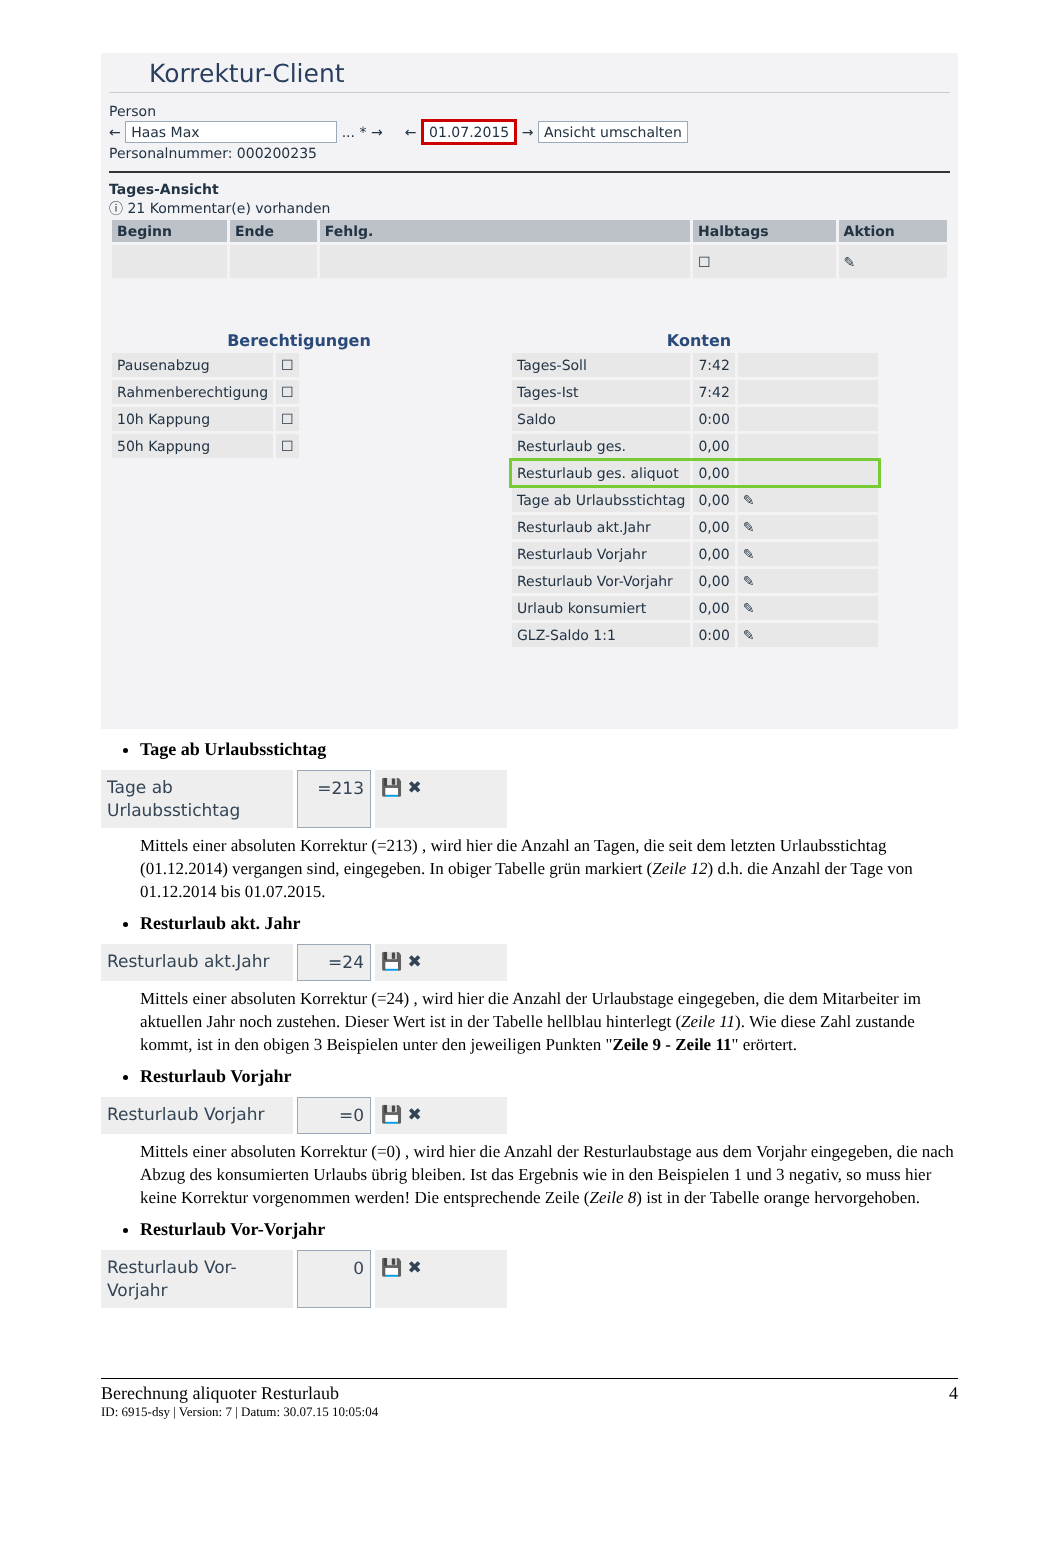Korrektur-Client
Person
← Haas Max ... * → ← 01.07.2015 → Ansicht umschalten
Personalnummer: 000200235
Tages-Ansicht
ⓘ 21 Kommentar(e) vorhanden
| Beginn | Ende | Fehlg. | Halbtags | Aktion |
| --- | --- | --- | --- | --- |
| | | | ☐ | ✎ |
Berechtigungen
| Pausenabzug | ☐ |
| Rahmenberechtigung | ☐ |
| 10h Kappung | ☐ |
| 50h Kappung | ☐ |
Konten
| Tages-Soll | 7:42 | |
| Tages-Ist | 7:42 | |
| Saldo | 0:00 | |
| Resturlaub ges. | 0,00 | |
| Resturlaub ges. aliquot | 0,00 | |
| Tage ab Urlaubsstichtag | 0,00 | ✎ |
| Resturlaub akt.Jahr | 0,00 | ✎ |
| Resturlaub Vorjahr | 0,00 | ✎ |
| Resturlaub Vor-Vorjahr | 0,00 | ✎ |
| Urlaub konsumiert | 0,00 | ✎ |
| GLZ-Saldo 1:1 | 0:00 | ✎ |
Tage ab Urlaubsstichtag
Tage ab Urlaubsstichtag =213 💾 ✖
Mittels einer absoluten Korrektur (=213) , wird hier die Anzahl an Tagen, die seit dem letzten Urlaubsstichtag (01.12.2014) vergangen sind, eingegeben. In obiger Tabelle grün markiert (Zeile 12) d.h. die Anzahl der Tage von 01.12.2014 bis 01.07.2015.
Resturlaub akt. Jahr
Resturlaub akt.Jahr =24 💾 ✖
Mittels einer absoluten Korrektur (=24) , wird hier die Anzahl der Urlaubstage eingegeben, die dem Mitarbeiter im aktuellen Jahr noch zustehen. Dieser Wert ist in der Tabelle hellblau hinterlegt (Zeile 11). Wie diese Zahl zustande kommt, ist in den obigen 3 Beispielen unter den jeweiligen Punkten "Zeile 9 - Zeile 11" erörtert.
Resturlaub Vorjahr
Resturlaub Vorjahr =0 💾 ✖
Mittels einer absoluten Korrektur (=0) , wird hier die Anzahl der Resturlaubstage aus dem Vorjahr eingegeben, die nach Abzug des konsumierten Urlaubs übrig bleiben. Ist das Ergebnis wie in den Beispielen 1 und 3 negativ, so muss hier keine Korrektur vorgenommen werden! Die entsprechende Zeile (Zeile 8) ist in der Tabelle orange hervorgehoben.
Resturlaub Vor-Vorjahr
Resturlaub Vor-Vorjahr 0 💾 ✖
Berechnung aliquoter Resturlaub 4
ID: 6915-dsy | Version: 7 | Datum: 30.07.15 10:05:04